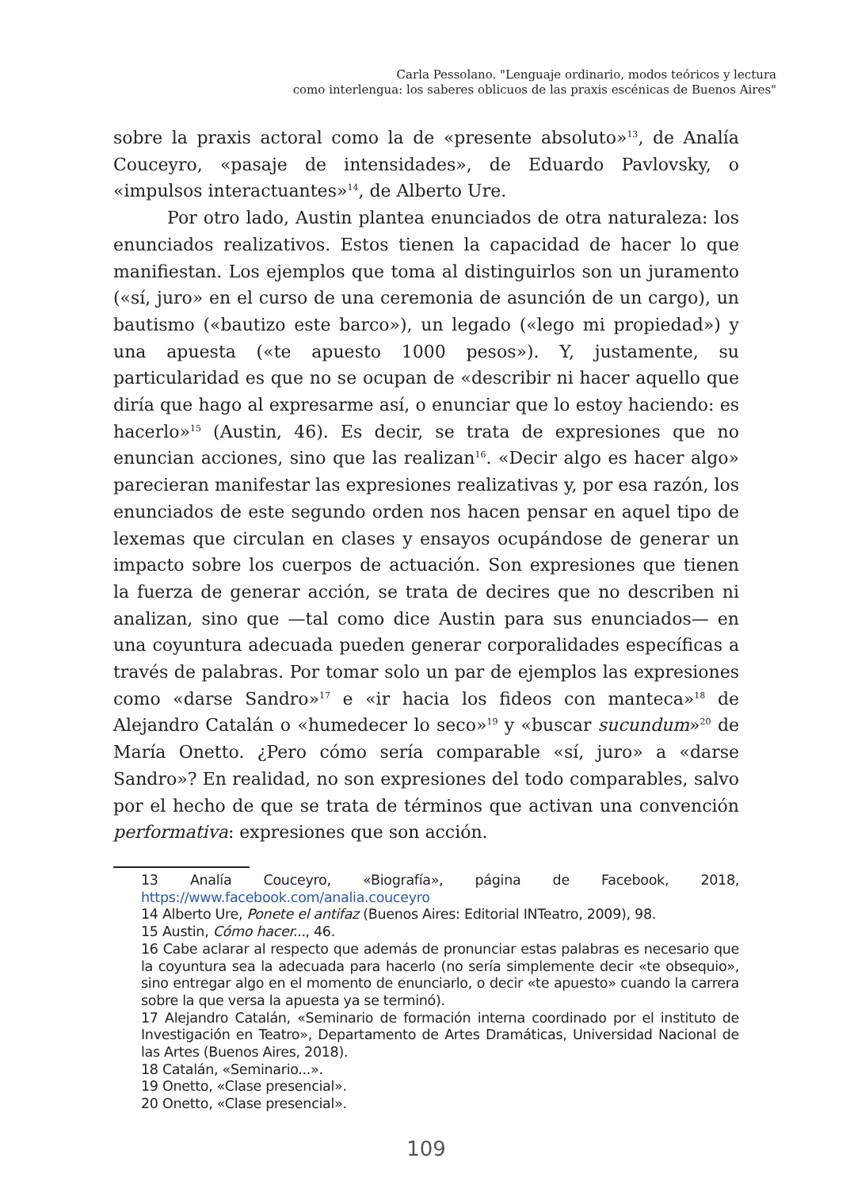Carla Pessolano. "Lenguaje ordinario, modos teóricos y lectura
como interlengua: los saberes oblicuos de las praxis escénicas de Buenos Aires"
sobre la praxis actoral como la de «presente absoluto»<sup>13</sup>, de Analía Couceyro, «pasaje de intensidades», de Eduardo Pavlovsky, o «impulsos interactuantes»<sup>14</sup>, de Alberto Ure.
Por otro lado, Austin plantea enunciados de otra naturaleza: los enunciados realizativos. Estos tienen la capacidad de hacer lo que manifiestan. Los ejemplos que toma al distinguirlos son un juramento («sí, juro» en el curso de una ceremonia de asunción de un cargo), un bautismo («bautizo este barco»), un legado («lego mi propiedad») y una apuesta («te apuesto 1000 pesos»). Y, justamente, su particularidad es que no se ocupan de «describir ni hacer aquello que diría que hago al expresarme así, o enunciar que lo estoy haciendo: es hacerlo»<sup>15</sup> (Austin, 46). Es decir, se trata de expresiones que no enuncian acciones, sino que las realizan<sup>16</sup>. «Decir algo es hacer algo» parecieran manifestar las expresiones realizativas y, por esa razón, los enunciados de este segundo orden nos hacen pensar en aquel tipo de lexemas que circulan en clases y ensayos ocupándose de generar un impacto sobre los cuerpos de actuación. Son expresiones que tienen la fuerza de generar acción, se trata de decires que no describen ni analizan, sino que —tal como dice Austin para sus enunciados— en una coyuntura adecuada pueden generar corporalidades específicas a través de palabras. Por tomar solo un par de ejemplos las expresiones como «darse Sandro»<sup>17</sup> e «ir hacia los fideos con manteca»<sup>18</sup> de Alejandro Catalán o «humedecer lo seco»<sup>19</sup> y «buscar sucundum»<sup>20</sup> de María Onetto. ¿Pero cómo sería comparable «sí, juro» a «darse Sandro»? En realidad, no son expresiones del todo comparables, salvo por el hecho de que se trata de términos que activan una convención performativa: expresiones que son acción.
13 Analía Couceyro, «Biografía», página de Facebook, 2018, https://www.facebook.com/analia.couceyro
14 Alberto Ure, Ponete el antifaz (Buenos Aires: Editorial INTeatro, 2009), 98.
15 Austin, Cómo hacer..., 46.
16 Cabe aclarar al respecto que además de pronunciar estas palabras es necesario que la coyuntura sea la adecuada para hacerlo (no sería simplemente decir «te obsequio», sino entregar algo en el momento de enunciarlo, o decir «te apuesto» cuando la carrera sobre la que versa la apuesta ya se terminó).
17 Alejandro Catalán, «Seminario de formación interna coordinado por el instituto de Investigación en Teatro», Departamento de Artes Dramáticas, Universidad Nacional de las Artes (Buenos Aires, 2018).
18 Catalán, «Seminario...».
19 Onetto, «Clase presencial».
20 Onetto, «Clase presencial».
109